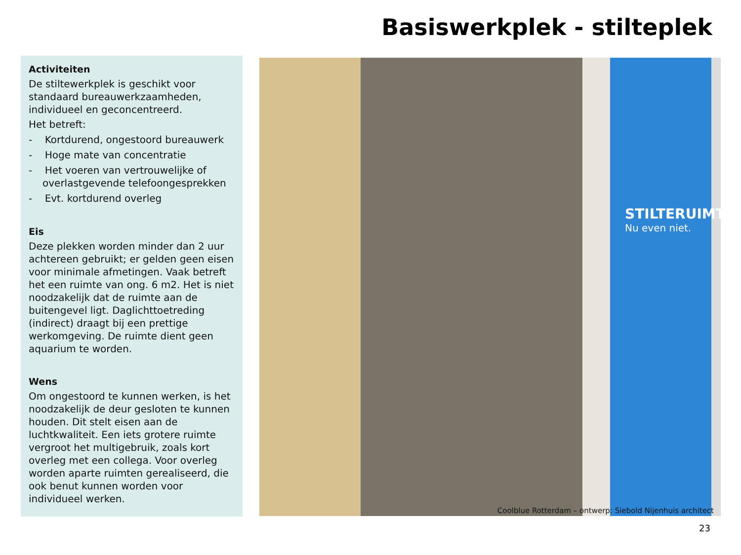Basiswerkplek - stilteplek
Activiteiten
De stiltewerkplek is geschikt voor standaard bureauwerkzaamheden, individueel en geconcentreerd.
Het betreft:
- Kortdurend, ongestoord bureauwerk
- Hoge mate van concentratie
- Het voeren van vertrouwelijke of overlastgevende telefoongesprekken
- Evt. kortdurend overleg
Eis
Deze plekken worden minder dan 2 uur achtereen gebruikt; er gelden geen eisen voor minimale afmetingen. Vaak betreft het een ruimte van ong. 6 m2. Het is niet noodzakelijk dat de ruimte aan de buitengevel ligt. Daglichttoetreding (indirect) draagt bij een prettige werkomgeving. De ruimte dient geen aquarium te worden.
Wens
Om ongestoord te kunnen werken, is het noodzakelijk de deur gesloten te kunnen houden. Dit stelt eisen aan de luchtkwaliteit. Een iets grotere ruimte vergroot het multigebruik, zoals kort overleg met een collega. Voor overleg worden aparte ruimten gerealiseerd, die ook benut kunnen worden voor individueel werken.
STILTERUIMTE.
Nu even niet.
Coolblue Rotterdam – ontwerp: Siebold Nijenhuis architect
23